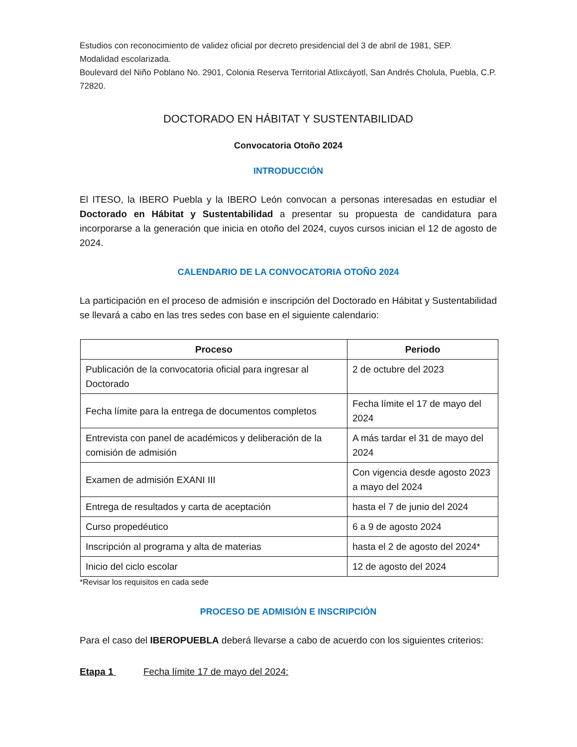Estudios con reconocimiento de validez oficial por decreto presidencial del 3 de abril de 1981, SEP.
Modalidad escolarizada.
Boulevard del Niño Poblano No. 2901, Colonia Reserva Territorial Atlixcáyotl, San Andrés Cholula, Puebla, C.P. 72820.
DOCTORADO EN HÁBITAT Y SUSTENTABILIDAD
Convocatoria Otoño 2024
INTRODUCCIÓN
El ITESO, la IBERO Puebla y la IBERO León convocan a personas interesadas en estudiar el Doctorado en Hábitat y Sustentabilidad a presentar su propuesta de candidatura para incorporarse a la generación que inicia en otoño del 2024, cuyos cursos inician el 12 de agosto de 2024.
CALENDARIO DE LA CONVOCATORIA OTOÑO 2024
La participación en el proceso de admisión e inscripción del Doctorado en Hábitat y Sustentabilidad se llevará a cabo en las tres sedes con base en el siguiente calendario:
| Proceso | Periodo |
| --- | --- |
| Publicación de la convocatoria oficial para ingresar al Doctorado | 2 de octubre del 2023 |
| Fecha límite para la entrega de documentos completos | Fecha límite el 17 de mayo del 2024 |
| Entrevista con panel de académicos y deliberación de la comisión de admisión | A más tardar el 31 de mayo del 2024 |
| Examen de admisión EXANI III | Con vigencia desde agosto 2023 a mayo del 2024 |
| Entrega de resultados y carta de aceptación | hasta el 7 de junio del 2024 |
| Curso propedéutico | 6 a 9 de agosto 2024 |
| Inscripción al programa y alta de materias | hasta el 2 de agosto del 2024* |
| Inicio del ciclo escolar | 12 de agosto del 2024 |
*Revisar los requisitos en cada sede
PROCESO DE ADMISIÓN E INSCRIPCIÓN
Para el caso del IBEROPUEBLA deberá llevarse a cabo de acuerdo con los siguientes criterios:
Etapa 1 Fecha límite 17 de mayo del 2024: